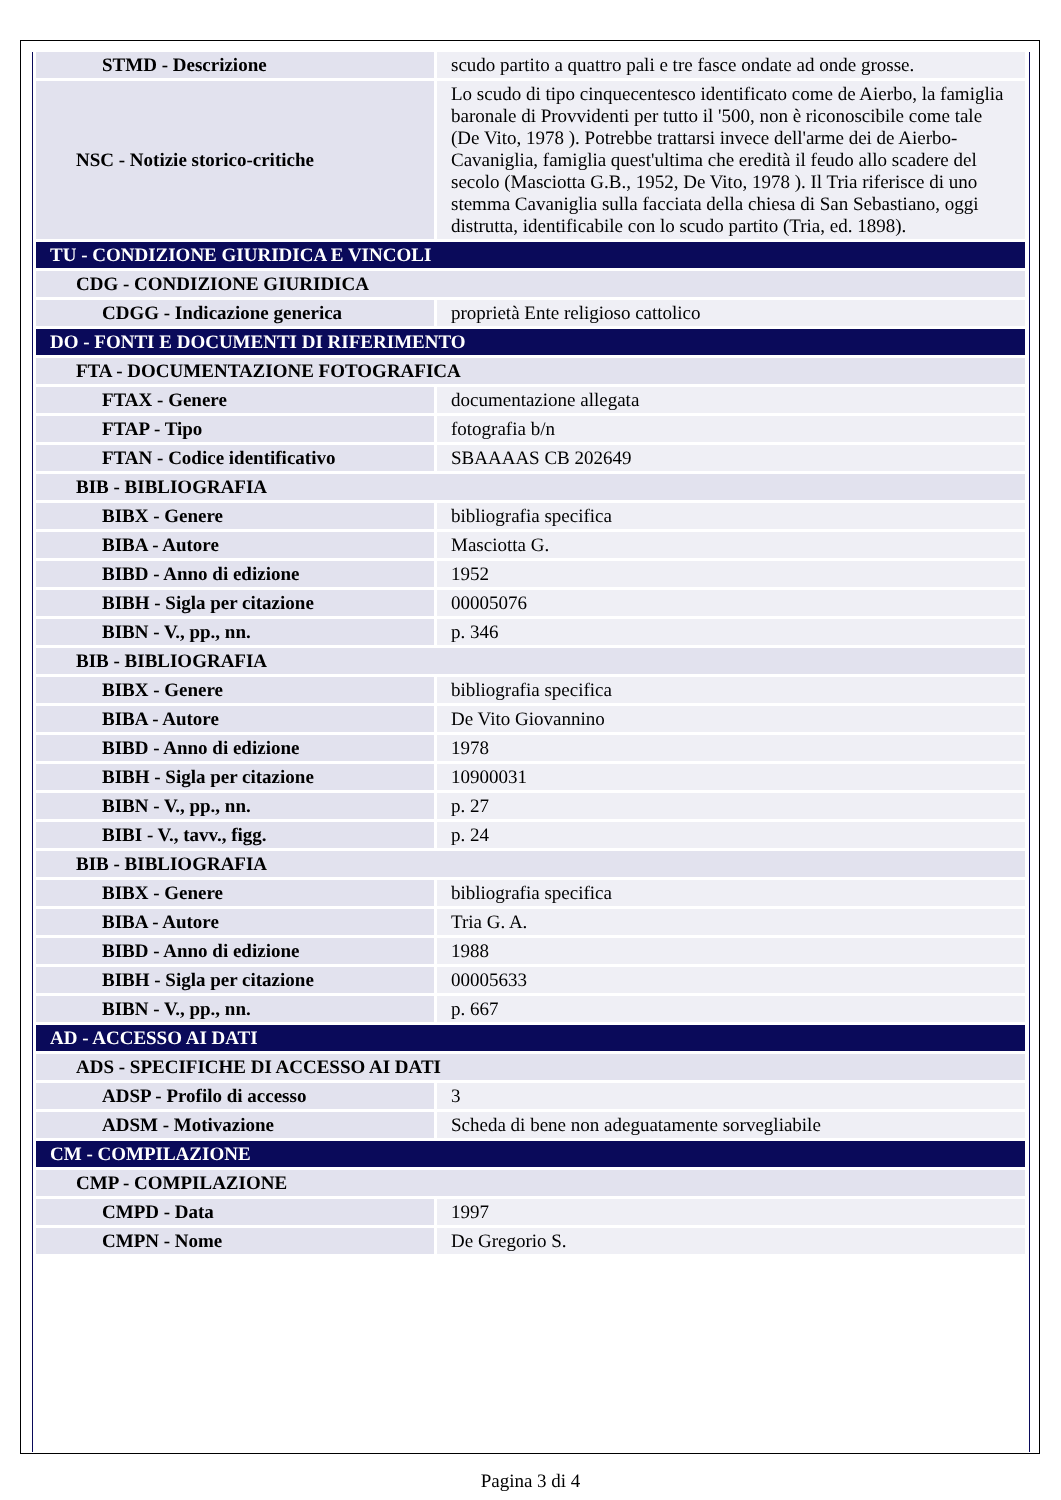| STMD - Descrizione | scudo partito a quattro pali e tre fasce ondate ad onde grosse. |
| NSC - Notizie storico-critiche | Lo scudo di tipo cinquecentesco identificato come de Aierbo, la famiglia baronale di Provvidenti per tutto il '500, non è riconoscibile come tale (De Vito, 1978 ). Potrebbe trattarsi invece dell'arme dei de Aierbo- Cavaniglia, famiglia quest'ultima che eredità il feudo allo scadere del secolo (Masciotta G.B., 1952, De Vito, 1978 ). Il Tria riferisce di uno stemma Cavaniglia sulla facciata della chiesa di San Sebastiano, oggi distrutta, identificabile con lo scudo partito (Tria, ed. 1898). |
| TU - CONDIZIONE GIURIDICA E VINCOLI | |
| CDG - CONDIZIONE GIURIDICA | |
| CDGG - Indicazione generica | proprietà Ente religioso cattolico |
| DO - FONTI E DOCUMENTI DI RIFERIMENTO | |
| FTA - DOCUMENTAZIONE FOTOGRAFICA | |
| FTAX - Genere | documentazione allegata |
| FTAP - Tipo | fotografia b/n |
| FTAN - Codice identificativo | SBAAAAS CB 202649 |
| BIB - BIBLIOGRAFIA | |
| BIBX - Genere | bibliografia specifica |
| BIBA - Autore | Masciotta G. |
| BIBD - Anno di edizione | 1952 |
| BIBH - Sigla per citazione | 00005076 |
| BIBN - V., pp., nn. | p. 346 |
| BIB - BIBLIOGRAFIA | |
| BIBX - Genere | bibliografia specifica |
| BIBA - Autore | De Vito Giovannino |
| BIBD - Anno di edizione | 1978 |
| BIBH - Sigla per citazione | 10900031 |
| BIBN - V., pp., nn. | p. 27 |
| BIBI - V., tavv., figg. | p. 24 |
| BIB - BIBLIOGRAFIA | |
| BIBX - Genere | bibliografia specifica |
| BIBA - Autore | Tria G. A. |
| BIBD - Anno di edizione | 1988 |
| BIBH - Sigla per citazione | 00005633 |
| BIBN - V., pp., nn. | p. 667 |
| AD - ACCESSO AI DATI | |
| ADS - SPECIFICHE DI ACCESSO AI DATI | |
| ADSP - Profilo di accesso | 3 |
| ADSM - Motivazione | Scheda di bene non adeguatamente sorvegliabile |
| CM - COMPILAZIONE | |
| CMP - COMPILAZIONE | |
| CMPD - Data | 1997 |
| CMPN - Nome | De Gregorio S. |
Pagina 3 di 4